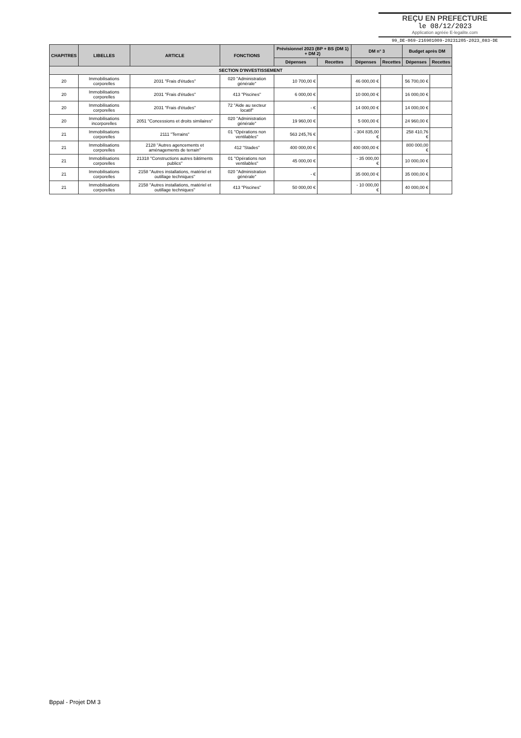REÇU EN PREFECTURE
le 08/12/2023
Application agréée E-legalite.com
99_DE-069-216901009-20231205-2023_083-DE
| CHAPITRES | LIBELLES | ARTICLE | FONCTIONS | Prévisionnel 2023 (BP + BS (DM 1) + DM 2) | | DM n° 3 | | Budget après DM | |
| --- | --- | --- | --- | --- | --- | --- | --- | --- | --- |
| | | | | Dépenses | Recettes | Dépenses | Recettes | Dépenses | Recettes |
| SECTION D'INVESTISSEMENT | | | | | | | | | |
| 20 | Immobilisations corporelles | 2031 "Frais d'études" | 020 "Administration générale" | 10 700,00 € | | 46 000,00 € | | 56 700,00 € | |
| 20 | Immobilisations corporelles | 2031 "Frais d'études" | 413 "Piscines" | 6 000,00 € | | 10 000,00 € | | 16 000,00 € | |
| 20 | Immobilisations corporelles | 2031 "Frais d'études" | 72 "Aide au secteur locatif" | - € | | 14 000,00 € | | 14 000,00 € | |
| 20 | Immobilisations incorporelles | 2051 "Concessions et droits similaires" | 020 "Administration générale" | 19 960,00 € | | 5 000,00 € | | 24 960,00 € | |
| 21 | Immobilisations corporelles | 2111 "Terrains" | 01 "Opérations non ventilables" | 563 245,76 € | | - 304 835,00 € | | 258 410,76 € | |
| 21 | Immobilisations corporelles | 2128 "Autres agencements et aménagements de terrain" | 412 "Stades" | 400 000,00 € | | 400 000,00 € | | 800 000,00 € | |
| 21 | Immobilisations corporelles | 21318 "Constructions autres bâtiments publics" | 01 "Opérations non ventilables" | 45 000,00 € | | - 35 000,00 € | | 10 000,00 € | |
| 21 | Immobilisations corporelles | 2158 "Autres installations, matériel et outillage techniques" | 020 "Administration générale" | - € | | 35 000,00 € | | 35 000,00 € | |
| 21 | Immobilisations corporelles | 2158 "Autres installations, matériel et outillage techniques" | 413 "Piscines" | 50 000,00 € | | - 10 000,00 € | | 40 000,00 € | |
Bppal - Projet DM 3